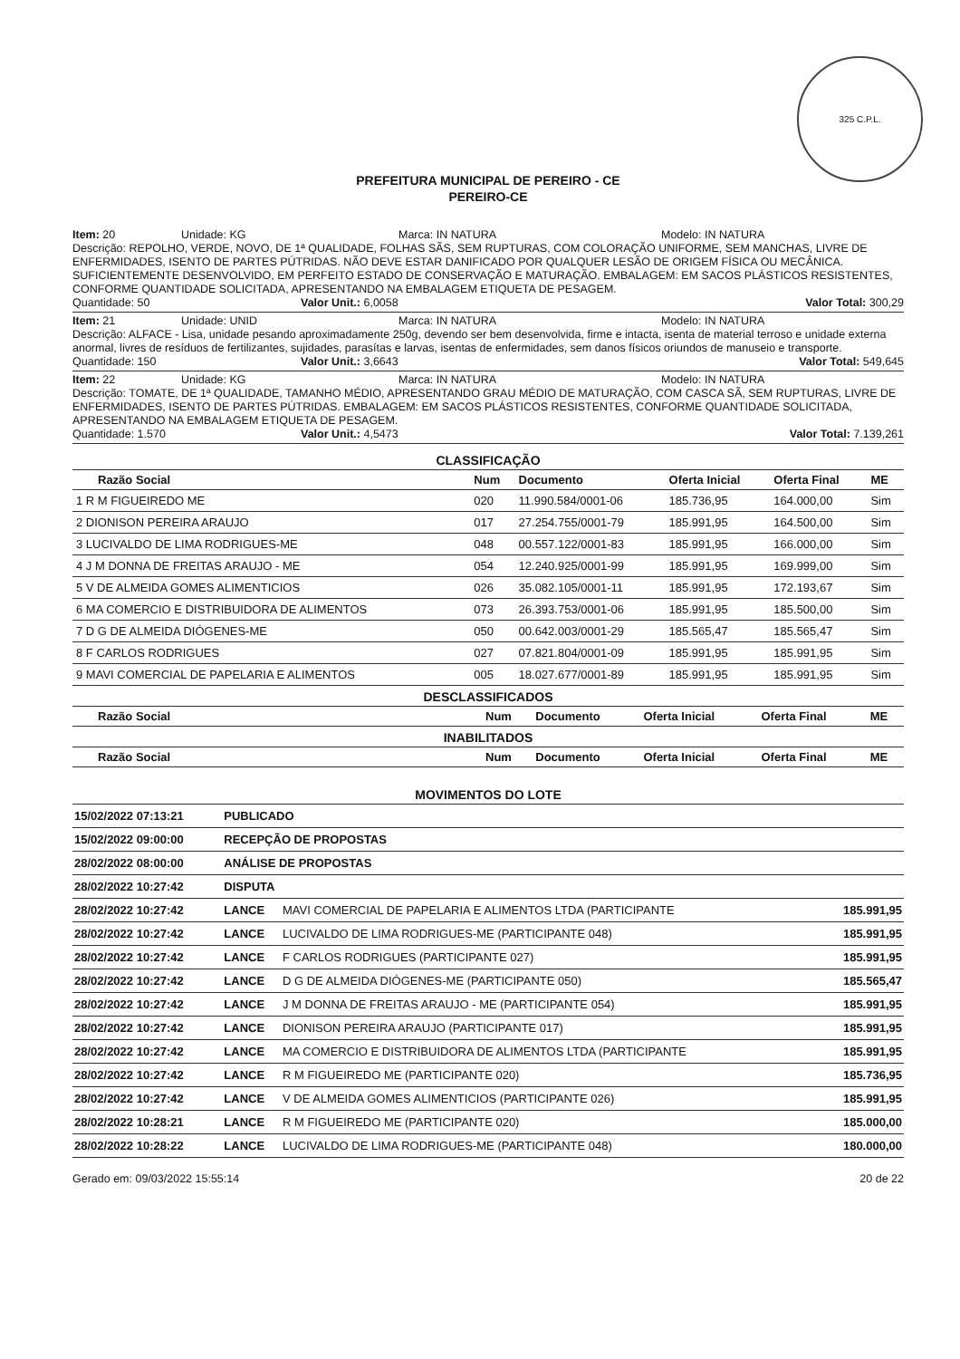325 C.P.L.
PREFEITURA MUNICIPAL DE PEREIRO - CE
PEREIRO-CE
Item: 20 Unidade: KG Marca: IN NATURA Modelo: IN NATURA
Descrição: REPOLHO, VERDE, NOVO, DE 1ª QUALIDADE, FOLHAS SÃS, SEM RUPTURAS, COM COLORAÇÃO UNIFORME, SEM MANCHAS, LIVRE DE ENFERMIDADES, ISENTO DE PARTES PÚTRIDAS. NÃO DEVE ESTAR DANIFICADO POR QUALQUER LESÃO DE ORIGEM FÍSICA OU MECÂNICA. SUFICIENTEMENTE DESENVOLVIDO, EM PERFEITO ESTADO DE CONSERVAÇÃO E MATURAÇÃO. EMBALAGEM: EM SACOS PLÁSTICOS RESISTENTES, CONFORME QUANTIDADE SOLICITADA, APRESENTANDO NA EMBALAGEM ETIQUETA DE PESAGEM.
Quantidade: 50 Valor Unit.: 6,0058 Valor Total: 300,29
Item: 21 Unidade: UNID Marca: IN NATURA Modelo: IN NATURA
Descrição: ALFACE - Lisa, unidade pesando aproximadamente 250g, devendo ser bem desenvolvida, firme e intacta, isenta de material terroso e unidade externa anormal, livres de resíduos de fertilizantes, sujidades, parasítas e larvas, isentas de enfermidades, sem danos físicos oriundos de manuseio e transporte.
Quantidade: 150 Valor Unit.: 3,6643 Valor Total: 549,645
Item: 22 Unidade: KG Marca: IN NATURA Modelo: IN NATURA
Descrição: TOMATE, DE 1ª QUALIDADE, TAMANHO MÉDIO, APRESENTANDO GRAU MÉDIO DE MATURAÇÃO, COM CASCA SÃ, SEM RUPTURAS, LIVRE DE ENFERMIDADES, ISENTO DE PARTES PÚTRIDAS. EMBALAGEM: EM SACOS PLÁSTICOS RESISTENTES, CONFORME QUANTIDADE SOLICITADA, APRESENTANDO NA EMBALAGEM ETIQUETA DE PESAGEM.
Quantidade: 1.570 Valor Unit.: 4,5473 Valor Total: 7.139,261
CLASSIFICAÇÃO
| Razão Social | Num | Documento | Oferta Inicial | Oferta Final | ME |
| --- | --- | --- | --- | --- | --- |
| 1 R M FIGUEIREDO ME | 020 | 11.990.584/0001-06 | 185.736,95 | 164.000,00 | Sim |
| 2 DIONISON PEREIRA ARAUJO | 017 | 27.254.755/0001-79 | 185.991,95 | 164.500,00 | Sim |
| 3 LUCIVALDO DE LIMA RODRIGUES-ME | 048 | 00.557.122/0001-83 | 185.991,95 | 166.000,00 | Sim |
| 4 J M DONNA DE FREITAS ARAUJO - ME | 054 | 12.240.925/0001-99 | 185.991,95 | 169.999,00 | Sim |
| 5 V DE ALMEIDA GOMES ALIMENTICIOS | 026 | 35.082.105/0001-11 | 185.991,95 | 172.193,67 | Sim |
| 6 MA COMERCIO E DISTRIBUIDORA DE ALIMENTOS | 073 | 26.393.753/0001-06 | 185.991,95 | 185.500,00 | Sim |
| 7 D G DE ALMEIDA DIÓGENES-ME | 050 | 00.642.003/0001-29 | 185.565,47 | 185.565,47 | Sim |
| 8 F CARLOS RODRIGUES | 027 | 07.821.804/0001-09 | 185.991,95 | 185.991,95 | Sim |
| 9 MAVI COMERCIAL DE PAPELARIA E ALIMENTOS | 005 | 18.027.677/0001-89 | 185.991,95 | 185.991,95 | Sim |
DESCLASSIFICADOS
| Razão Social | Num | Documento | Oferta Inicial | Oferta Final | ME |
| --- | --- | --- | --- | --- | --- |
INABILITADOS
| Razão Social | Num | Documento | Oferta Inicial | Oferta Final | ME |
| --- | --- | --- | --- | --- | --- |
MOVIMENTOS DO LOTE
| 15/02/2022 07:13:21 | PUBLICADO | | |
| 15/02/2022 09:00:00 | RECEPÇÃO DE PROPOSTAS | | |
| 28/02/2022 08:00:00 | ANÁLISE DE PROPOSTAS | | |
| 28/02/2022 10:27:42 | DISPUTA | | |
| 28/02/2022 10:27:42 | LANCE | MAVI COMERCIAL DE PAPELARIA E ALIMENTOS LTDA (PARTICIPANTE | 185.991,95 |
| 28/02/2022 10:27:42 | LANCE | LUCIVALDO DE LIMA RODRIGUES-ME (PARTICIPANTE 048) | 185.991,95 |
| 28/02/2022 10:27:42 | LANCE | F CARLOS RODRIGUES (PARTICIPANTE 027) | 185.991,95 |
| 28/02/2022 10:27:42 | LANCE | D G DE ALMEIDA DIÓGENES-ME (PARTICIPANTE 050) | 185.565,47 |
| 28/02/2022 10:27:42 | LANCE | J M DONNA DE FREITAS ARAUJO - ME (PARTICIPANTE 054) | 185.991,95 |
| 28/02/2022 10:27:42 | LANCE | DIONISON PEREIRA ARAUJO (PARTICIPANTE 017) | 185.991,95 |
| 28/02/2022 10:27:42 | LANCE | MA COMERCIO E DISTRIBUIDORA DE ALIMENTOS LTDA (PARTICIPANTE | 185.991,95 |
| 28/02/2022 10:27:42 | LANCE | R M FIGUEIREDO ME (PARTICIPANTE 020) | 185.736,95 |
| 28/02/2022 10:27:42 | LANCE | V DE ALMEIDA GOMES ALIMENTICIOS (PARTICIPANTE 026) | 185.991,95 |
| 28/02/2022 10:28:21 | LANCE | R M FIGUEIREDO ME (PARTICIPANTE 020) | 185.000,00 |
| 28/02/2022 10:28:22 | LANCE | LUCIVALDO DE LIMA RODRIGUES-ME (PARTICIPANTE 048) | 180.000,00 |
Gerado em: 09/03/2022 15:55:14 20 de 22